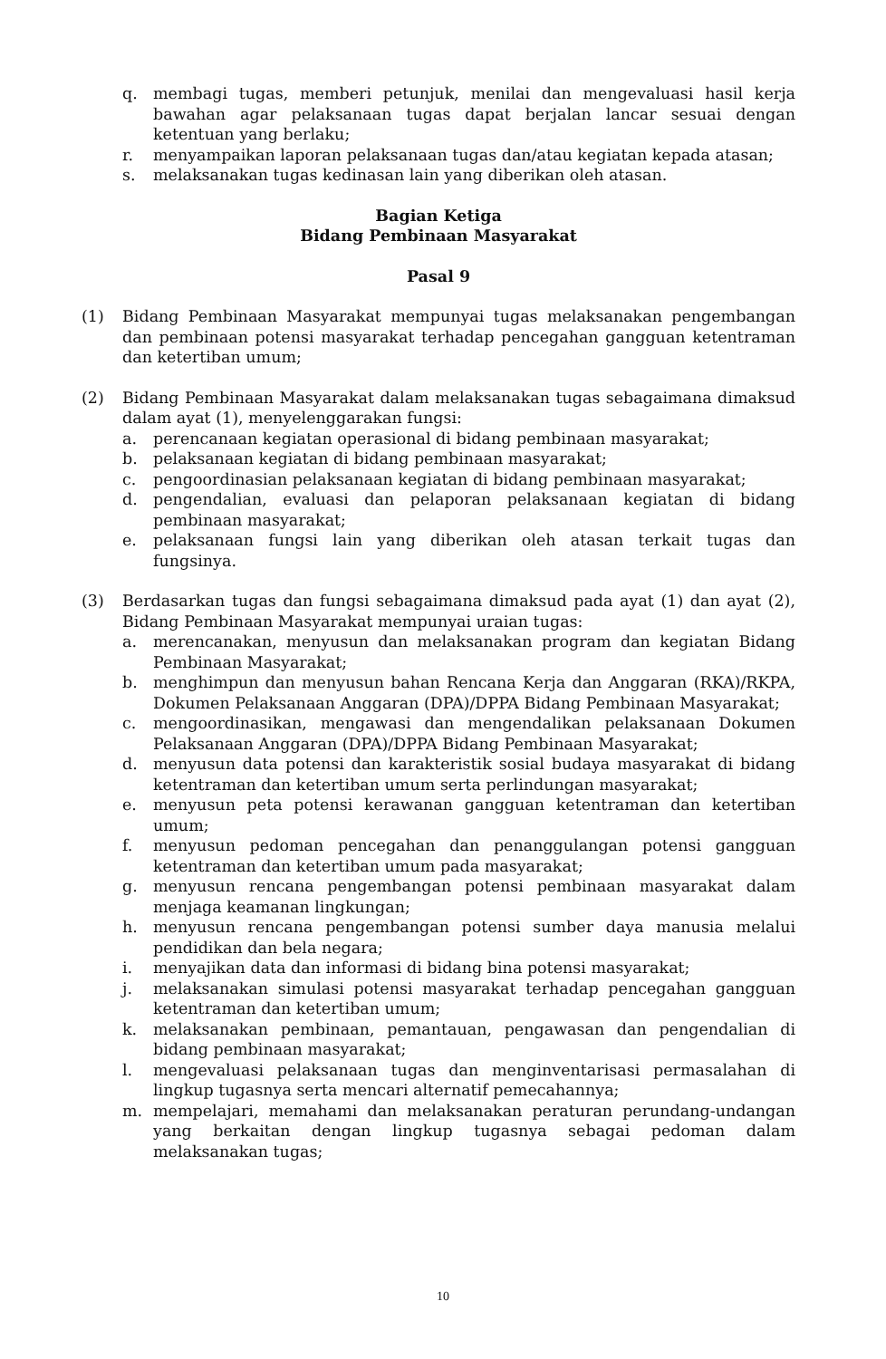q. membagi tugas, memberi petunjuk, menilai dan mengevaluasi hasil kerja bawahan agar pelaksanaan tugas dapat berjalan lancar sesuai dengan ketentuan yang berlaku;
r. menyampaikan laporan pelaksanaan tugas dan/atau kegiatan kepada atasan;
s. melaksanakan tugas kedinasan lain yang diberikan oleh atasan.
Bagian Ketiga
Bidang Pembinaan Masyarakat
Pasal 9
(1) Bidang Pembinaan Masyarakat mempunyai tugas melaksanakan pengembangan dan pembinaan potensi masyarakat terhadap pencegahan gangguan ketentraman dan ketertiban umum;
(2) Bidang Pembinaan Masyarakat dalam melaksanakan tugas sebagaimana dimaksud dalam ayat (1), menyelenggarakan fungsi:
a. perencanaan kegiatan operasional di bidang pembinaan masyarakat;
b. pelaksanaan kegiatan di bidang pembinaan masyarakat;
c. pengoordinasian pelaksanaan kegiatan di bidang pembinaan masyarakat;
d. pengendalian, evaluasi dan pelaporan pelaksanaan kegiatan di bidang pembinaan masyarakat;
e. pelaksanaan fungsi lain yang diberikan oleh atasan terkait tugas dan fungsinya.
(3) Berdasarkan tugas dan fungsi sebagaimana dimaksud pada ayat (1) dan ayat (2), Bidang Pembinaan Masyarakat mempunyai uraian tugas:
a. merencanakan, menyusun dan melaksanakan program dan kegiatan Bidang Pembinaan Masyarakat;
b. menghimpun dan menyusun bahan Rencana Kerja dan Anggaran (RKA)/RKPA, Dokumen Pelaksanaan Anggaran (DPA)/DPPA Bidang Pembinaan Masyarakat;
c. mengoordinasikan, mengawasi dan mengendalikan pelaksanaan Dokumen Pelaksanaan Anggaran (DPA)/DPPA Bidang Pembinaan Masyarakat;
d. menyusun data potensi dan karakteristik sosial budaya masyarakat di bidang ketentraman dan ketertiban umum serta perlindungan masyarakat;
e. menyusun peta potensi kerawanan gangguan ketentraman dan ketertiban umum;
f. menyusun pedoman pencegahan dan penanggulangan potensi gangguan ketentraman dan ketertiban umum pada masyarakat;
g. menyusun rencana pengembangan potensi pembinaan masyarakat dalam menjaga keamanan lingkungan;
h. menyusun rencana pengembangan potensi sumber daya manusia melalui pendidikan dan bela negara;
i. menyajikan data dan informasi di bidang bina potensi masyarakat;
j. melaksanakan simulasi potensi masyarakat terhadap pencegahan gangguan ketentraman dan ketertiban umum;
k. melaksanakan pembinaan, pemantauan, pengawasan dan pengendalian di bidang pembinaan masyarakat;
l. mengevaluasi pelaksanaan tugas dan menginventarisasi permasalahan di lingkup tugasnya serta mencari alternatif pemecahannya;
m. mempelajari, memahami dan melaksanakan peraturan perundang-undangan yang berkaitan dengan lingkup tugasnya sebagai pedoman dalam melaksanakan tugas;
10